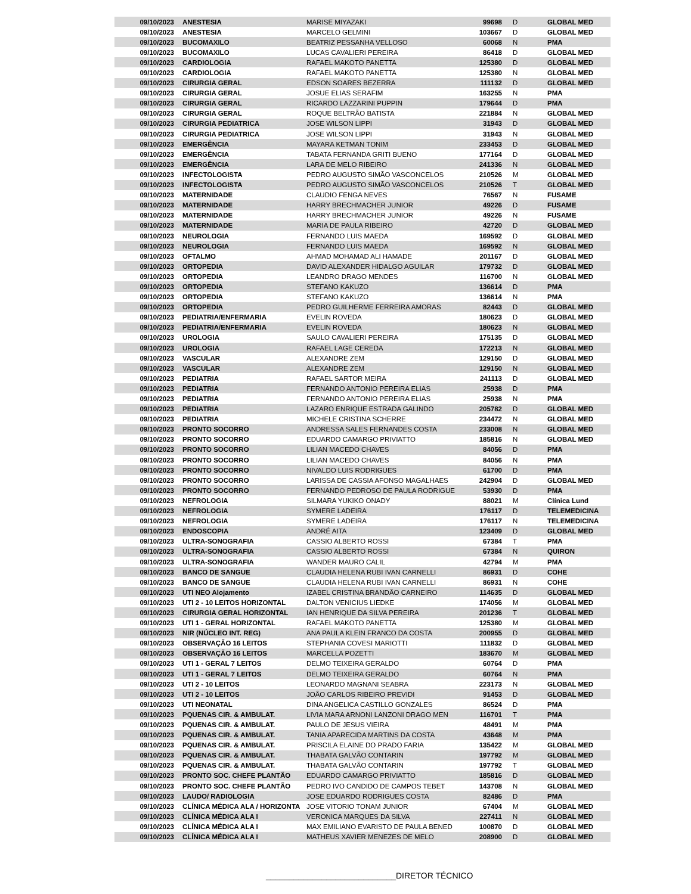| 09/10/2023 | ANESTESIA | MARISE MIYAZAKI | 99698 | D | GLOBAL MED |
| 09/10/2023 | ANESTESIA | MARCELO GELMINI | 103667 | D | GLOBAL MED |
| 09/10/2023 | BUCOMAXILO | BEATRIZ PESSANHA VELLOSO | 60068 | N | PMA |
| 09/10/2023 | BUCOMAXILO | LUCAS CAVALIERI PEREIRA | 86418 | D | GLOBAL MED |
| 09/10/2023 | CARDIOLOGIA | RAFAEL MAKOTO PANETTA | 125380 | D | GLOBAL MED |
| 09/10/2023 | CARDIOLOGIA | RAFAEL MAKOTO PANETTA | 125380 | N | GLOBAL MED |
| 09/10/2023 | CIRURGIA GERAL | EDSON SOARES BEZERRA | 111132 | D | GLOBAL MED |
| 09/10/2023 | CIRURGIA GERAL | JOSUE ELIAS SERAFIM | 163255 | N | PMA |
| 09/10/2023 | CIRURGIA GERAL | RICARDO LAZZARINI PUPPIN | 179644 | D | PMA |
| 09/10/2023 | CIRURGIA GERAL | ROQUE BELTRÃO BATISTA | 221884 | N | GLOBAL MED |
| 09/10/2023 | CIRURGIA PEDIATRICA | JOSE WILSON LIPPI | 31943 | D | GLOBAL MED |
| 09/10/2023 | CIRURGIA PEDIATRICA | JOSE WILSON LIPPI | 31943 | N | GLOBAL MED |
| 09/10/2023 | EMERGÊNCIA | MAYARA KETMAN TONIM | 233453 | D | GLOBAL MED |
| 09/10/2023 | EMERGÊNCIA | TABATA FERNANDA GRITI BUENO | 177164 | D | GLOBAL MED |
| 09/10/2023 | EMERGÊNCIA | LARA DE MELO RIBEIRO | 241336 | N | GLOBAL MED |
| 09/10/2023 | INFECTOLOGISTA | PEDRO AUGUSTO SIMÃO VASCONCELOS | 210526 | M | GLOBAL MED |
| 09/10/2023 | INFECTOLOGISTA | PEDRO AUGUSTO SIMÃO VASCONCELOS | 210526 | T | GLOBAL MED |
| 09/10/2023 | MATERNIDADE | CLAUDIO FENGA NEVES | 76567 | N | FUSAME |
| 09/10/2023 | MATERNIDADE | HARRY BRECHMACHER JUNIOR | 49226 | D | FUSAME |
| 09/10/2023 | MATERNIDADE | HARRY BRECHMACHER JUNIOR | 49226 | N | FUSAME |
| 09/10/2023 | MATERNIDADE | MARIA DE PAULA RIBEIRO | 42720 | D | GLOBAL MED |
| 09/10/2023 | NEUROLOGIA | FERNANDO LUIS MAEDA | 169592 | D | GLOBAL MED |
| 09/10/2023 | NEUROLOGIA | FERNANDO LUIS MAEDA | 169592 | N | GLOBAL MED |
| 09/10/2023 | OFTALMO | AHMAD MOHAMAD ALI HAMADE | 201167 | D | GLOBAL MED |
| 09/10/2023 | ORTOPEDIA | DAVID ALEXANDER HIDALGO AGUILAR | 179732 | D | GLOBAL MED |
| 09/10/2023 | ORTOPEDIA | LEANDRO DRAGO MENDES | 116700 | N | GLOBAL MED |
| 09/10/2023 | ORTOPEDIA | STEFANO KAKUZO | 136614 | D | PMA |
| 09/10/2023 | ORTOPEDIA | STEFANO KAKUZO | 136614 | N | PMA |
| 09/10/2023 | ORTOPEDIA | PEDRO GUILHERME FERREIRA AMORAS | 82443 | D | GLOBAL MED |
| 09/10/2023 | PEDIATRIA/ENFERMARIA | EVELIN ROVEDA | 180623 | D | GLOBAL MED |
| 09/10/2023 | PEDIATRIA/ENFERMARIA | EVELIN ROVEDA | 180623 | N | GLOBAL MED |
| 09/10/2023 | UROLOGIA | SAULO CAVALIERI PEREIRA | 175135 | D | GLOBAL MED |
| 09/10/2023 | UROLOGIA | RAFAEL LAGE CEREDA | 172213 | N | GLOBAL MED |
| 09/10/2023 | VASCULAR | ALEXANDRE ZEM | 129150 | D | GLOBAL MED |
| 09/10/2023 | VASCULAR | ALEXANDRE ZEM | 129150 | N | GLOBAL MED |
| 09/10/2023 | PEDIATRIA | RAFAEL SARTOR MEIRA | 241113 | D | GLOBAL MED |
| 09/10/2023 | PEDIATRIA | FERNANDO ANTONIO PEREIRA ELIAS | 25938 | D | PMA |
| 09/10/2023 | PEDIATRIA | FERNANDO ANTONIO PEREIRA ELIAS | 25938 | N | PMA |
| 09/10/2023 | PEDIATRIA | LAZARO ENRIQUE ESTRADA GALINDO | 205782 | D | GLOBAL MED |
| 09/10/2023 | PEDIATRIA | MICHELE CRISTINA SCHERRE | 234472 | N | GLOBAL MED |
| 09/10/2023 | PRONTO SOCORRO | ANDRESSA SALES FERNANDES COSTA | 233008 | N | GLOBAL MED |
| 09/10/2023 | PRONTO SOCORRO | EDUARDO CAMARGO PRIVIATTO | 185816 | N | GLOBAL MED |
| 09/10/2023 | PRONTO SOCORRO | LILIAN MACEDO CHAVES | 84056 | D | PMA |
| 09/10/2023 | PRONTO SOCORRO | LILIAN MACEDO CHAVES | 84056 | N | PMA |
| 09/10/2023 | PRONTO SOCORRO | NIVALDO LUIS RODRIGUES | 61700 | D | PMA |
| 09/10/2023 | PRONTO SOCORRO | LARISSA DE CASSIA AFONSO MAGALHAES | 242904 | D | GLOBAL MED |
| 09/10/2023 | PRONTO SOCORRO | FERNANDO PEDROSO DE PAULA RODRIGUE | 53930 | D | PMA |
| 09/10/2023 | NEFROLOGIA | SILMARA YUKIKO ONADY | 88021 | M | Clínica Lund |
| 09/10/2023 | NEFROLOGIA | SYMERE LADEIRA | 176117 | D | TELEMEDICINA |
| 09/10/2023 | NEFROLOGIA | SYMERE LADEIRA | 176117 | N | TELEMEDICINA |
| 09/10/2023 | ENDOSCOPIA | ANDRÉ AITA | 123409 | D | GLOBAL MED |
| 09/10/2023 | ULTRA-SONOGRAFIA | CASSIO ALBERTO ROSSI | 67384 | T | PMA |
| 09/10/2023 | ULTRA-SONOGRAFIA | CASSIO ALBERTO ROSSI | 67384 | N | QUIRON |
| 09/10/2023 | ULTRA-SONOGRAFIA | WANDER MAURO CALIL | 42794 | M | PMA |
| 09/10/2023 | BANCO DE SANGUE | CLAUDIA HELENA RUBI IVAN CARNELLI | 86931 | D | COHE |
| 09/10/2023 | BANCO DE SANGUE | CLAUDIA HELENA RUBI IVAN CARNELLI | 86931 | N | COHE |
| 09/10/2023 | UTI NEO Alojamento | IZABEL CRISTINA BRANDÃO CARNEIRO | 114635 | D | GLOBAL MED |
| 09/10/2023 | UTI 2 - 10 LEITOS HORIZONTAL | DALTON VENICIUS LIEDKE | 174056 | M | GLOBAL MED |
| 09/10/2023 | CIRURGIA GERAL HORIZONTAL | IAN HENRIQUE DA SILVA PEREIRA | 201236 | T | GLOBAL MED |
| 09/10/2023 | UTI 1 - GERAL HORIZONTAL | RAFAEL MAKOTO PANETTA | 125380 | M | GLOBAL MED |
| 09/10/2023 | NIR (NÚCLEO INT. REG) | ANA PAULA KLEIN FRANCO DA COSTA | 200955 | D | GLOBAL MED |
| 09/10/2023 | OBSERVAÇÃO 16 LEITOS | STEPHANIA COVESI MARIOTTI | 111832 | D | GLOBAL MED |
| 09/10/2023 | OBSERVAÇÃO 16 LEITOS | MARCELLA POZETTI | 183670 | M | GLOBAL MED |
| 09/10/2023 | UTI 1 - GERAL 7 LEITOS | DELMO TEIXEIRA GERALDO | 60764 | D | PMA |
| 09/10/2023 | UTI 1 - GERAL 7 LEITOS | DELMO TEIXEIRA GERALDO | 60764 | N | PMA |
| 09/10/2023 | UTI 2 - 10 LEITOS | LEONARDO MAGNANI SEABRA | 223173 | N | GLOBAL MED |
| 09/10/2023 | UTI 2 - 10 LEITOS | JOÃO CARLOS RIBEIRO PREVIDI | 91453 | D | GLOBAL MED |
| 09/10/2023 | UTI NEONATAL | DINA ANGELICA CASTILLO GONZALES | 86524 | D | PMA |
| 09/10/2023 | PQUENAS CIR. & AMBULAT. | LIVIA MARA ARNONI LANZONI DRAGO MEN | 116701 | T | PMA |
| 09/10/2023 | PQUENAS CIR. & AMBULAT. | PAULO DE JESUS VIEIRA | 48491 | M | PMA |
| 09/10/2023 | PQUENAS CIR. & AMBULAT. | TANIA APARECIDA MARTINS DA COSTA | 43648 | M | PMA |
| 09/10/2023 | PQUENAS CIR. & AMBULAT. | PRISCILA ELAINE DO PRADO FARIA | 135422 | M | GLOBAL MED |
| 09/10/2023 | PQUENAS CIR. & AMBULAT. | THABATA GALVÃO CONTARIN | 197792 | M | GLOBAL MED |
| 09/10/2023 | PQUENAS CIR. & AMBULAT. | THABATA GALVÃO CONTARIN | 197792 | T | GLOBAL MED |
| 09/10/2023 | PRONTO SOC. CHEFE PLANTÃO | EDUARDO CAMARGO PRIVIATTO | 185816 | D | GLOBAL MED |
| 09/10/2023 | PRONTO SOC. CHEFE PLANTÃO | PEDRO IVO CANDIDO DE CAMPOS TEBET | 143708 | N | GLOBAL MED |
| 09/10/2023 | LAUDO/ RADIOLOGIA | JOSE EDUARDO RODRIGUES COSTA | 82486 | D | PMA |
| 09/10/2023 | CLÍNICA MÉDICA ALA / HORIZONTA | JOSE VITORIO TONAM JUNIOR | 67404 | M | GLOBAL MED |
| 09/10/2023 | CLÍNICA MÉDICA ALA I | VERONICA MARQUES DA SILVA | 227411 | N | GLOBAL MED |
| 09/10/2023 | CLÍNICA MÉDICA ALA I | MAX EMILIANO EVARISTO DE PAULA BENED | 100870 | D | GLOBAL MED |
| 09/10/2023 | CLÍNICA MÉDICA ALA I | MATHEUS XAVIER MENEZES DE MELO | 208900 | D | GLOBAL MED |
____________________________DIRETOR TÉCNICO